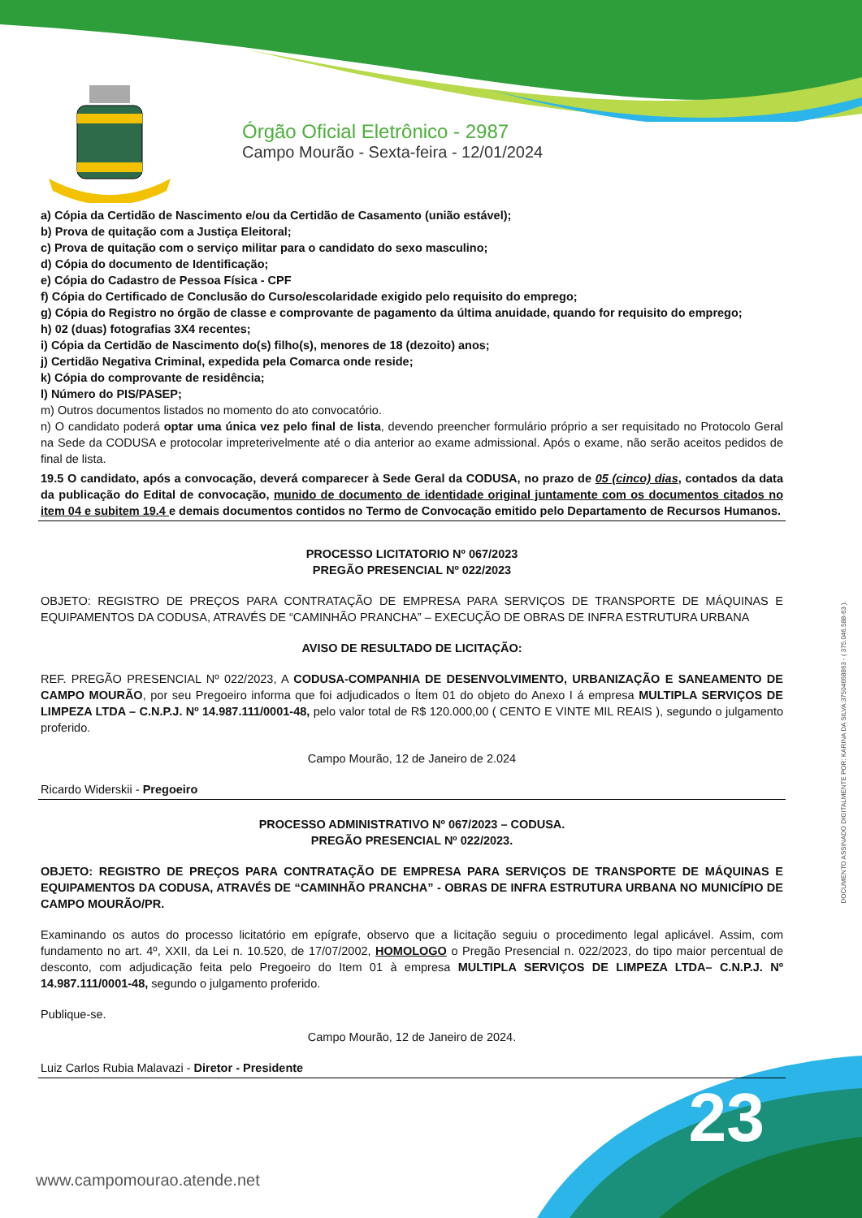Órgão Oficial Eletrônico - 2987
Campo Mourão - Sexta-feira - 12/01/2024
a) Cópia da Certidão de Nascimento e/ou da Certidão de Casamento (união estável);
b) Prova de quitação com a Justiça Eleitoral;
c) Prova de quitação com o serviço militar para o candidato do sexo masculino;
d) Cópia do documento de Identificação;
e) Cópia do Cadastro de Pessoa Física - CPF
f) Cópia do Certificado de Conclusão do Curso/escolaridade exigido pelo requisito do emprego;
g) Cópia do Registro no órgão de classe e comprovante de pagamento da última anuidade, quando for requisito do emprego;
h) 02 (duas) fotografias 3X4 recentes;
i) Cópia da Certidão de Nascimento do(s) filho(s), menores de 18 (dezoito) anos;
j) Certidão Negativa Criminal, expedida pela Comarca onde reside;
k) Cópia do comprovante de residência;
l) Número do PIS/PASEP;
m) Outros documentos listados no momento do ato convocatório.
n) O candidato poderá optar uma única vez pelo final de lista, devendo preencher formulário próprio a ser requisitado no Protocolo Geral na Sede da CODUSA e protocolar impreterivelmente até o dia anterior ao exame admissional. Após o exame, não serão aceitos pedidos de final de lista.
19.5 O candidato, após a convocação, deverá comparecer à Sede Geral da CODUSA, no prazo de 05 (cinco) dias, contados da data da publicação do Edital de convocação, munido de documento de identidade original juntamente com os documentos citados no item 04 e subitem 19.4 e demais documentos contidos no Termo de Convocação emitido pelo Departamento de Recursos Humanos.
PROCESSO LICITATORIO Nº 067/2023
PREGÃO PRESENCIAL Nº 022/2023
OBJETO: REGISTRO DE PREÇOS PARA CONTRATAÇÃO DE EMPRESA PARA SERVIÇOS DE TRANSPORTE DE MÁQUINAS E EQUIPAMENTOS DA CODUSA, ATRAVÉS DE “CAMINHÃO PRANCHA” – EXECUÇÃO DE OBRAS DE INFRA ESTRUTURA URBANA
AVISO DE RESULTADO DE LICITAÇÃO:
REF. PREGÃO PRESENCIAL Nº 022/2023, A CODUSA-COMPANHIA DE DESENVOLVIMENTO, URBANIZAÇÃO E SANEAMENTO DE CAMPO MOURÃO, por seu Pregoeiro informa que foi adjudicados o Ítem 01 do objeto do Anexo I á empresa MULTIPLA SERVIÇOS DE LIMPEZA LTDA – C.N.P.J. Nº 14.987.111/0001-48, pelo valor total de R$ 120.000,00 ( CENTO E VINTE MIL REAIS ), segundo o julgamento proferido.
Campo Mourão, 12 de Janeiro de 2.024
Ricardo Widerskii - Pregoeiro
PROCESSO ADMINISTRATIVO Nº 067/2023 – CODUSA.
PREGÃO PRESENCIAL Nº 022/2023.
OBJETO: REGISTRO DE PREÇOS PARA CONTRATAÇÃO DE EMPRESA PARA SERVIÇOS DE TRANSPORTE DE MÁQUINAS E EQUIPAMENTOS DA CODUSA, ATRAVÉS DE “CAMINHÃO PRANCHA” - OBRAS DE INFRA ESTRUTURA URBANA NO MUNICÍPIO DE CAMPO MOURÃO/PR.
Examinando os autos do processo licitatório em epígrafe, observo que a licitação seguiu o procedimento legal aplicável. Assim, com fundamento no art. 4º, XXII, da Lei n. 10.520, de 17/07/2002, HOMOLOGO o Pregão Presencial n. 022/2023, do tipo maior percentual de desconto, com adjudicação feita pelo Pregoeiro do Item 01 à empresa MULTIPLA SERVIÇOS DE LIMPEZA LTDA– C.N.P.J. Nº 14.987.111/0001-48, segundo o julgamento proferido.
Publique-se.
Campo Mourão, 12 de Janeiro de 2024.
Luiz Carlos Rubia Malavazi - Diretor - Presidente
DOCUMENTO ASSINADO DIGITALMENTE POR: KARINA DA SILVA:37504668863 - ( 375.046.588-63 ).
23
www.campomourao.atende.net